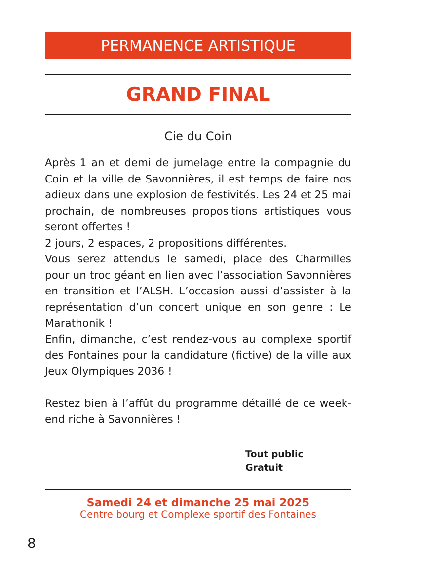PERMANENCE ARTISTIQUE
GRAND FINAL
Cie du Coin
Après 1 an et demi de jumelage entre la compagnie du Coin et la ville de Savonnières, il est temps de faire nos adieux dans une explosion de festivités. Les 24 et 25 mai prochain, de nombreuses propositions artistiques vous seront offertes !
2 jours, 2 espaces, 2 propositions différentes.
Vous serez attendus le samedi, place des Charmilles pour un troc géant en lien avec l’association Savonnières en transition et l’ALSH. L’occasion aussi d’assister à la représentation d’un concert unique en son genre : Le Marathonik !
Enfin, dimanche, c’est rendez-vous au complexe sportif des Fontaines pour la candidature (fictive) de la ville aux Jeux Olympiques 2036 !
Restez bien à l’affût du programme détaillé de ce week-end riche à Savonnières !
Tout public
Gratuit
Samedi 24 et dimanche 25 mai 2025
Centre bourg et Complexe sportif des Fontaines
8